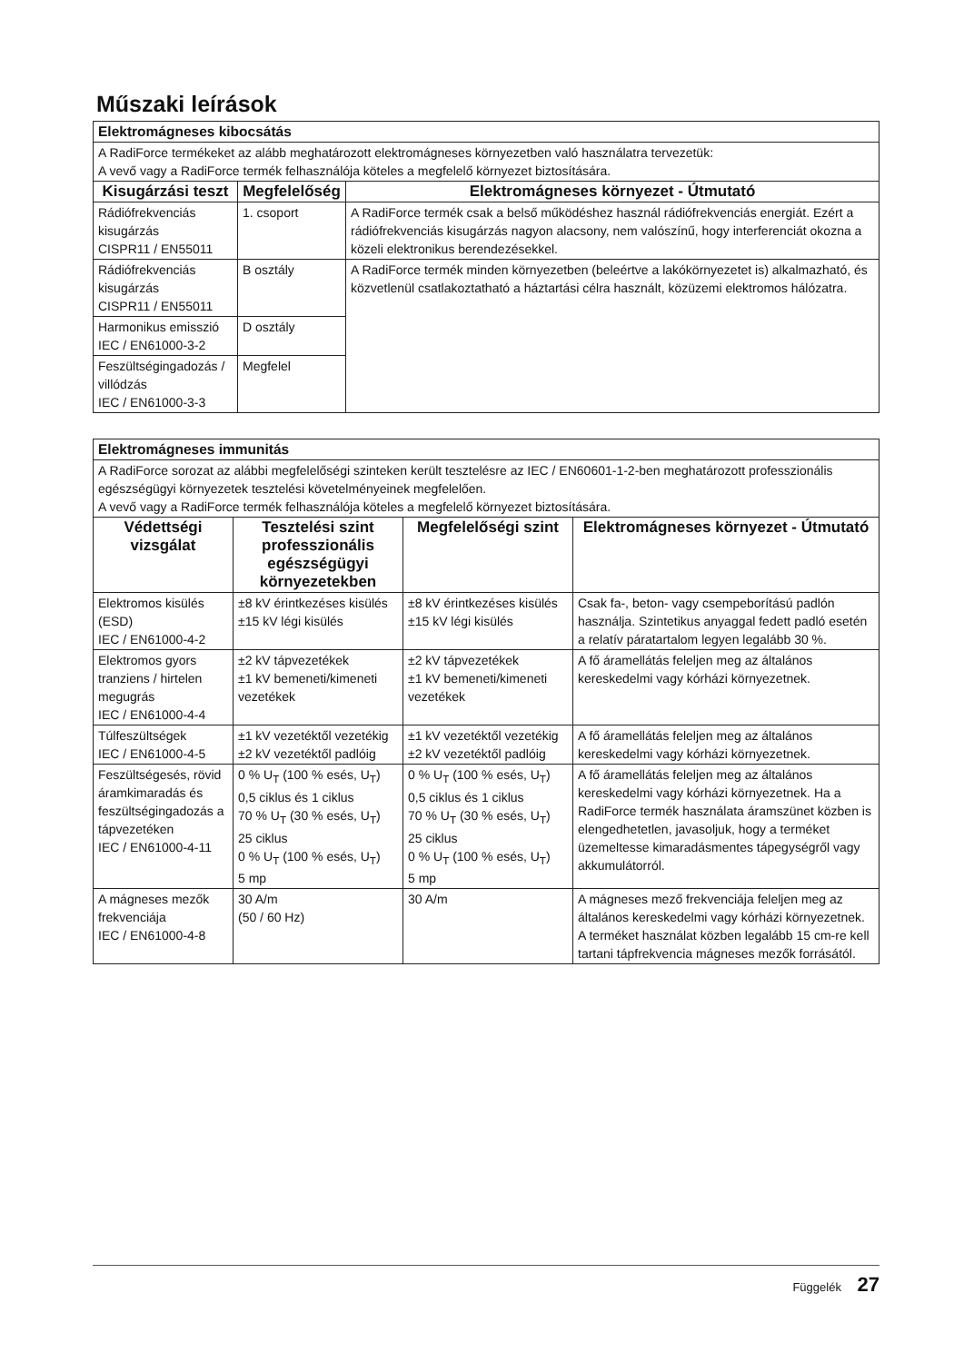Műszaki leírások
| Elektromágneses kibocsátás | | |
| A RadiForce termékeket az alább meghatározott elektromágneses környezetben való használatra tervezetük: A vevő vagy a RadiForce termék felhasználója köteles a megfelelő környezet biztosítására. | | |
| Kisugárzási teszt | Megfelelőség | Elektromágneses környezet - Útmutató |
| Rádiófrekvenciás kisugárzás CISPR11 / EN55011 | 1. csoport | A RadiForce termék csak a belső működéshez használ rádiófrekvenciás energiát. Ezért a rádiófrekvenciás kisugárzás nagyon alacsony, nem valószínű, hogy interferenciát okozna a közeli elektronikus berendezésekkel. |
| Rádiófrekvenciás kisugárzás CISPR11 / EN55011 | B osztály | A RadiForce termék minden környezetben (beleértve a lakókörnyezetet is) alkalmazható, és közvetlenül csatlakoztatható a háztartási célra használt, közüzemi elektromos hálózatra. |
| Harmonikus emisszió IEC / EN61000-3-2 | D osztály | |
| Feszültségingadozás / villódzás IEC / EN61000-3-3 | Megfelel | |
| Elektromágneses immunitás | | | |
| A RadiForce sorozat az alábbi megfelelőségi szinteken került tesztelésre az IEC / EN60601-1-2-ben meghatározott professzionális egészségügyi környezetek tesztelési követelményeinek megfelelően. A vevő vagy a RadiForce termék felhasználója köteles a megfelelő környezet biztosítására. | | | |
| Védettségi vizsgálat | Tesztelési szint professzionális egészségügyi környezetekben | Megfelelőségi szint | Elektromágneses környezet - Útmutató |
| Elektromos kisülés (ESD) IEC / EN61000-4-2 | ±8 kV érintkezéses kisülés ±15 kV légi kisülés | ±8 kV érintkezéses kisülés ±15 kV légi kisülés | Csak fa-, beton- vagy csempeborítású padlón használja. Szintetikus anyaggal fedett padló esetén a relatív páratartalom legyen legalább 30 %. |
| Elektromos gyors tranziens / hirtelen megugrás IEC / EN61000-4-4 | ±2 kV tápvezetékek ±1 kV bemeneti/kimeneti vezetékek | ±2 kV tápvezetékek ±1 kV bemeneti/kimeneti vezetékek | A fő áramellátás feleljen meg az általános kereskedelmi vagy kórházi környezetnek. |
| Túlfeszültségek IEC / EN61000-4-5 | ±1 kV vezetéktől vezetékig ±2 kV vezetéktől padlóig | ±1 kV vezetéktől vezetékig ±2 kV vezetéktől padlóig | A fő áramellátás feleljen meg az általános kereskedelmi vagy kórházi környezetnek. |
| Feszültségesés, rövid áramkimaradás és feszültségingadozás a tápvezetéken IEC / EN61000-4-11 | 0 % U<sub>T</sub> (100 % esés, U<sub>T</sub>) 0,5 ciklus és 1 ciklus 70 % U<sub>T</sub> (30 % esés, U<sub>T</sub>) 25 ciklus 0 % U<sub>T</sub> (100 % esés, U<sub>T</sub>) 5 mp | 0 % U<sub>T</sub> (100 % esés, U<sub>T</sub>) 0,5 ciklus és 1 ciklus 70 % U<sub>T</sub> (30 % esés, U<sub>T</sub>) 25 ciklus 0 % U<sub>T</sub> (100 % esés, U<sub>T</sub>) 5 mp | A fő áramellátás feleljen meg az általános kereskedelmi vagy kórházi környezetnek. Ha a RadiForce termék használata áramszünet közben is elengedhetetlen, javasoljuk, hogy a terméket üzemeltesse kimaradásmentes tápegységről vagy akkumulátorról. |
| A mágneses mezők frekvenciája IEC / EN61000-4-8 | 30 A/m (50 / 60 Hz) | 30 A/m | A mágneses mező frekvenciája feleljen meg az általános kereskedelmi vagy kórházi környezetnek. A terméket használat közben legalább 15 cm-re kell tartani tápfrekvencia mágneses mezők forrásától. |
Függelék 27